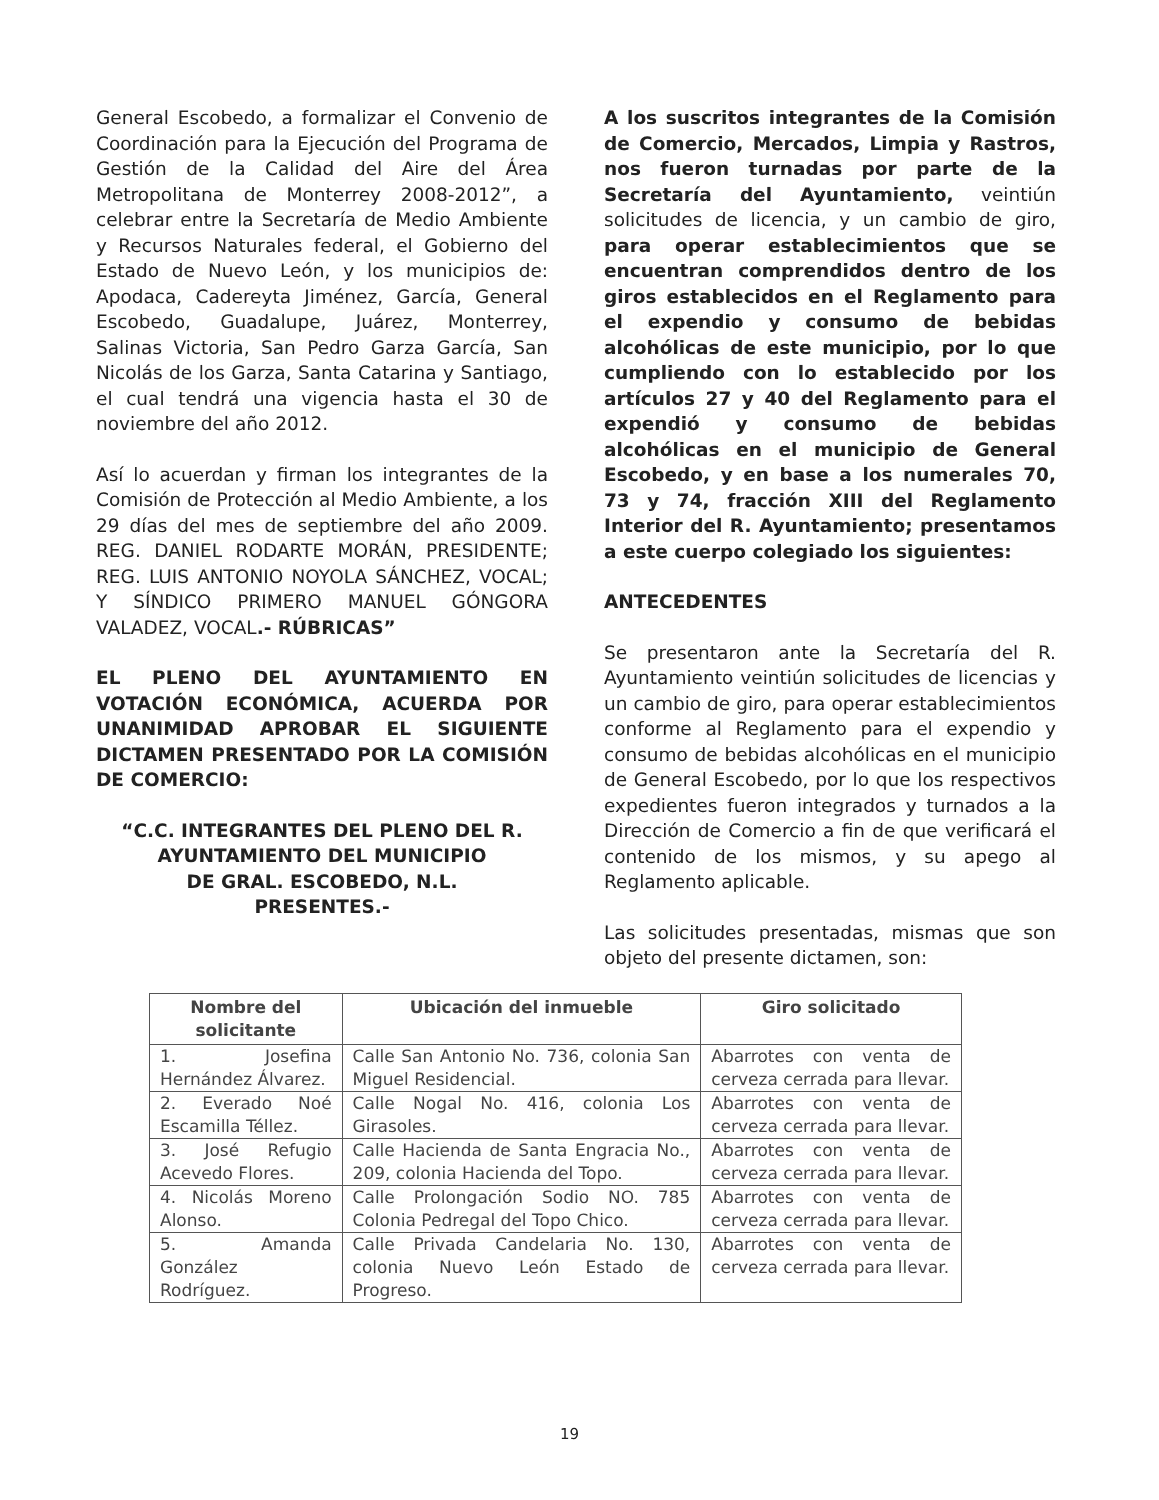General Escobedo, a formalizar el Convenio de Coordinación para la Ejecución del Programa de Gestión de la Calidad del Aire del Área Metropolitana de Monterrey 2008-2012”, a celebrar entre la Secretaría de Medio Ambiente y Recursos Naturales federal, el Gobierno del Estado de Nuevo León, y los municipios de: Apodaca, Cadereyta Jiménez, García, General Escobedo, Guadalupe, Juárez, Monterrey, Salinas Victoria, San Pedro Garza García, San Nicolás de los Garza, Santa Catarina y Santiago, el cual tendrá una vigencia hasta el 30 de noviembre del año 2012.
Así lo acuerdan y firman los integrantes de la Comisión de Protección al Medio Ambiente, a los 29 días del mes de septiembre del año 2009. REG. DANIEL RODARTE MORÁN, PRESIDENTE; REG. LUIS ANTONIO NOYOLA SÁNCHEZ, VOCAL; Y SÍNDICO PRIMERO MANUEL GÓNGORA VALADEZ, VOCAL.- RÚBRICAS”
EL PLENO DEL AYUNTAMIENTO EN VOTACIÓN ECONÓMICA, ACUERDA POR UNANIMIDAD APROBAR EL SIGUIENTE DICTAMEN PRESENTADO POR LA COMISIÓN DE COMERCIO:
“C.C. INTEGRANTES DEL PLENO DEL R.
AYUNTAMIENTO DEL MUNICIPIO
DE GRAL. ESCOBEDO, N.L.
PRESENTES.-
A los suscritos integrantes de la Comisión de Comercio, Mercados, Limpia y Rastros, nos fueron turnadas por parte de la Secretaría del Ayuntamiento, veintiún solicitudes de licencia, y un cambio de giro, para operar establecimientos que se encuentran comprendidos dentro de los giros establecidos en el Reglamento para el expendio y consumo de bebidas alcohólicas de este municipio, por lo que cumpliendo con lo establecido por los artículos 27 y 40 del Reglamento para el expendió y consumo de bebidas alcohólicas en el municipio de General Escobedo, y en base a los numerales 70, 73 y 74, fracción XIII del Reglamento Interior del R. Ayuntamiento; presentamos a este cuerpo colegiado los siguientes:
ANTECEDENTES
Se presentaron ante la Secretaría del R. Ayuntamiento veintiún solicitudes de licencias y un cambio de giro, para operar establecimientos conforme al Reglamento para el expendio y consumo de bebidas alcohólicas en el municipio de General Escobedo, por lo que los respectivos expedientes fueron integrados y turnados a la Dirección de Comercio a fin de que verificará el contenido de los mismos, y su apego al Reglamento aplicable.
Las solicitudes presentadas, mismas que son objeto del presente dictamen, son:
| Nombre del solicitante | Ubicación del inmueble | Giro solicitado |
| --- | --- | --- |
| 1. Josefina Hernández Álvarez. | Calle San Antonio No. 736, colonia San Miguel Residencial. | Abarrotes con venta de cerveza cerrada para llevar. |
| 2. Everado Noé Escamilla Téllez. | Calle Nogal No. 416, colonia Los Girasoles. | Abarrotes con venta de cerveza cerrada para llevar. |
| 3. José Refugio Acevedo Flores. | Calle Hacienda de Santa Engracia No., 209, colonia Hacienda del Topo. | Abarrotes con venta de cerveza cerrada para llevar. |
| 4. Nicolás Moreno Alonso. | Calle Prolongación Sodio NO. 785 Colonia Pedregal del Topo Chico. | Abarrotes con venta de cerveza cerrada para llevar. |
| 5. Amanda González Rodríguez. | Calle Privada Candelaria No. 130, colonia Nuevo León Estado de Progreso. | Abarrotes con venta de cerveza cerrada para llevar. |
19